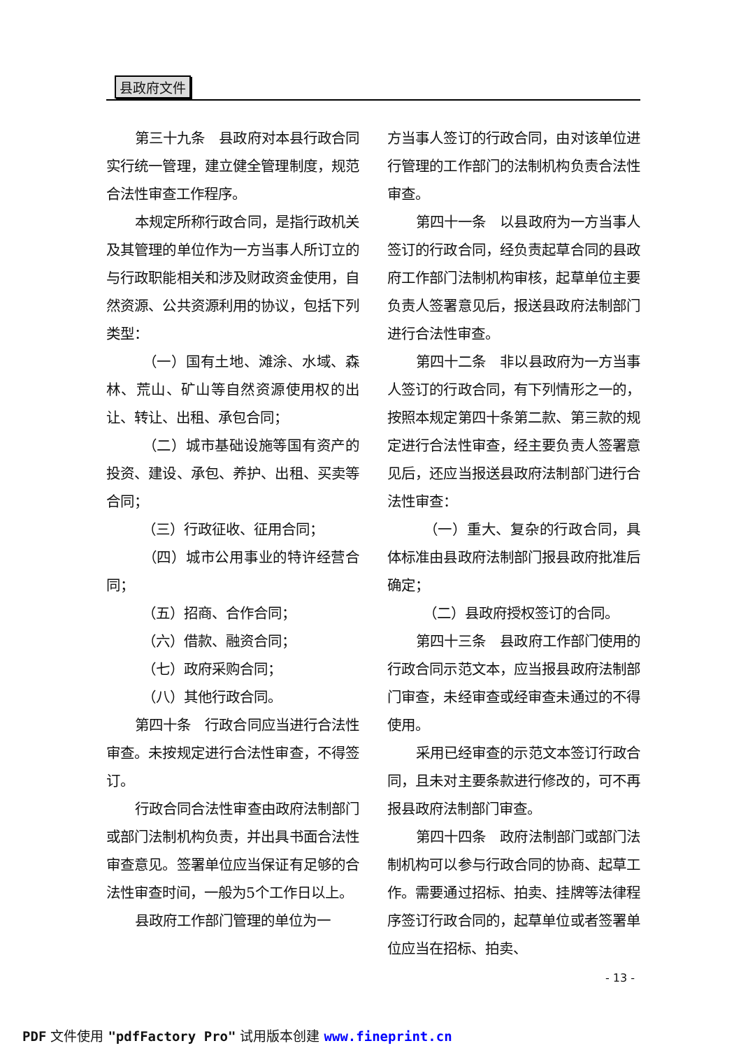县政府文件
第三十九条　县政府对本县行政合同实行统一管理，建立健全管理制度，规范合法性审查工作程序。
本规定所称行政合同，是指行政机关及其管理的单位作为一方当事人所订立的与行政职能相关和涉及财政资金使用，自然资源、公共资源利用的协议，包括下列类型：
　（一）国有土地、滩涂、水域、森林、荒山、矿山等自然资源使用权的出让、转让、出租、承包合同；
　（二）城市基础设施等国有资产的投资、建设、承包、养护、出租、买卖等合同；
　（三）行政征收、征用合同；
　（四）城市公用事业的特许经营合同；
　（五）招商、合作合同；
　（六）借款、融资合同；
　（七）政府采购合同；
　（八）其他行政合同。
第四十条　行政合同应当进行合法性审查。未按规定进行合法性审查，不得签订。
行政合同合法性审查由政府法制部门或部门法制机构负责，并出具书面合法性审查意见。签署单位应当保证有足够的合法性审查时间，一般为5个工作日以上。
县政府工作部门管理的单位为一
方当事人签订的行政合同，由对该单位进行管理的工作部门的法制机构负责合法性审查。
第四十一条　以县政府为一方当事人签订的行政合同，经负责起草合同的县政府工作部门法制机构审核，起草单位主要负责人签署意见后，报送县政府法制部门进行合法性审查。
第四十二条　非以县政府为一方当事人签订的行政合同，有下列情形之一的，按照本规定第四十条第二款、第三款的规定进行合法性审查，经主要负责人签署意见后，还应当报送县政府法制部门进行合法性审查：
　（一）重大、复杂的行政合同，具体标准由县政府法制部门报县政府批准后确定；
　（二）县政府授权签订的合同。
第四十三条　县政府工作部门使用的行政合同示范文本，应当报县政府法制部门审查，未经审查或经审查未通过的不得使用。
采用已经审查的示范文本签订行政合同，且未对主要条款进行修改的，可不再报县政府法制部门审查。
第四十四条　政府法制部门或部门法制机构可以参与行政合同的协商、起草工作。需要通过招标、拍卖、挂牌等法律程序签订行政合同的，起草单位或者签署单位应当在招标、拍卖、
- 13 -
PDF 文件使用 "pdfFactory Pro" 试用版本创建 www.fineprint.cn